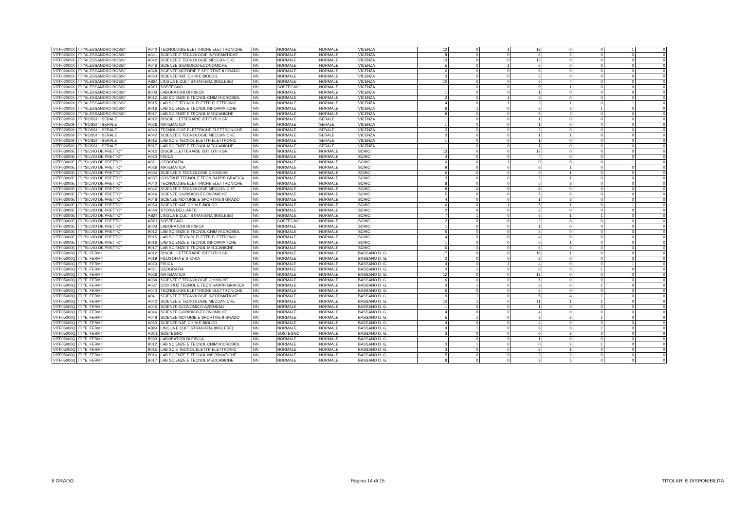| VITF02000X | ITI "ALESSANDRO ROSSI" | A040 | TECNOLOGIE ELETTRICHE ELETTRONICHE | NN | NORMALE | NORMALE | VICENZA | 12 | 0 | 1 | 12 | 0 | 0 | 1 | 0 |
| VITF02000X | ITI "ALESSANDRO ROSSI" | A041 | SCIENZE E TECNOLOGIE INFORMATICHE | NN | NORMALE | NORMALE | VICENZA | 8 | 0 | 0 | 6 | 2 | 0 | 0 | 0 |
| VITF02000X | ITI "ALESSANDRO ROSSI" | A042 | SCIENZE E TECNOLOGIE MECCANICHE | NN | NORMALE | NORMALE | VICENZA | 13 | 0 | 0 | 13 | 0 | 0 | 0 | 0 |
| VITF02000X | ITI "ALESSANDRO ROSSI" | A046 | SCIENZE GIURIDICO-ECONOMICHE | NN | NORMALE | NORMALE | VICENZA | 5 | 0 | 1 | 6 | 0 | 0 | 0 | 0 |
| VITF02000X | ITI "ALESSANDRO ROSSI" | A048 | SCIENZE MOTORIE E SPORTIVE II GRADO | NN | NORMALE | NORMALE | VICENZA | 6 | 0 | 0 | 6 | 0 | 0 | 0 | 0 |
| VITF02000X | ITI "ALESSANDRO ROSSI" | A050 | SCIENZE NAT, CHIM E BIOLOG | NN | NORMALE | NORMALE | VICENZA | 3 | 0 | 0 | 3 | 0 | 0 | 0 | 0 |
| VITF02000X | ITI "ALESSANDRO ROSSI" | AB24 | LINGUA E CULT STRANIERA (INGLESE) | NN | NORMALE | NORMALE | VICENZA | 10 | 0 | 0 | 6 | 4 | 0 | 0 | 0 |
| VITF02000X | ITI "ALESSANDRO ROSSI" | AD01 | SOSTEGNO | HH | SOSTEGNO | NORMALE | VICENZA | 1 | 0 | 0 | 0 | 1 | 0 | 0 | 0 |
| VITF02000X | ITI "ALESSANDRO ROSSI" | B003 | LABORATORI DI FISICA | NN | NORMALE | NORMALE | VICENZA | 1 | 0 | 0 | 1 | 0 | 0 | 0 | 0 |
| VITF02000X | ITI "ALESSANDRO ROSSI" | B012 | LAB SCIENZE E TECNOL CHIM MICROBIOL | NN | NORMALE | NORMALE | VICENZA | 2 | 0 | 1 | 3 | 0 | 0 | 0 | 0 |
| VITF02000X | ITI "ALESSANDRO ROSSI" | B015 | LAB SC E TECNOL ELETTR ELETTRONIC | NN | NORMALE | NORMALE | VICENZA | 4 | 0 | 1 | 3 | 1 | 0 | 1 | 0 |
| VITF02000X | ITI "ALESSANDRO ROSSI" | B016 | LAB SCIENZE E TECNOL INFORMATICHE | NN | NORMALE | NORMALE | VICENZA | 6 | 1 | 0 | 3 | 3 | 1 | 0 | 0 |
| VITF02000X | ITI "ALESSANDRO ROSSI" | B017 | LAB SCIENZE E TECNOL MECCANICHE | NN | NORMALE | NORMALE | VICENZA | 8 | 0 | 0 | 5 | 3 | 0 | 0 | 0 |
| VITF020509 | ITI "ROSSI "- SERALE | A012 | DISCIPL LETTERARIE ISTITUTI II GR | NN | NORMALE | SERALE | VICENZA | 1 | 0 | 0 | 1 | 0 | 0 | 0 | 0 |
| VITF020509 | ITI "ROSSI "- SERALE | A026 | MATEMATICA | NN | NORMALE | SERALE | VICENZA | 1 | 0 | 0 | 1 | 0 | 0 | 0 | 0 |
| VITF020509 | ITI "ROSSI "- SERALE | A040 | TECNOLOGIE ELETTRICHE ELETTRONICHE | NN | NORMALE | SERALE | VICENZA | 2 | 0 | 0 | 2 | 0 | 0 | 0 | 0 |
| VITF020509 | ITI "ROSSI "- SERALE | A042 | SCIENZE E TECNOLOGIE MECCANICHE | NN | NORMALE | SERALE | VICENZA | 2 | 0 | 0 | 1 | 1 | 0 | 0 | 0 |
| VITF020509 | ITI "ROSSI "- SERALE | B015 | LAB SC E TECNOL ELETTR ELETTRONIC | NN | NORMALE | SERALE | VICENZA | 1 | 0 | 0 | 1 | 0 | 0 | 0 | 0 |
| VITF020509 | ITI "ROSSI "- SERALE | B017 | LAB SCIENZE E TECNOL MECCANICHE | NN | NORMALE | SERALE | VICENZA | 1 | 0 | 0 | 1 | 0 | 0 | 0 | 0 |
| VITF03000E | ITI "SILVIO DE PRETTO" | A012 | DISCIPL LETTERARIE ISTITUTI II GR | NN | NORMALE | NORMALE | SCHIO | 13 | 0 | 0 | 13 | 0 | 0 | 0 | 0 |
| VITF03000E | ITI "SILVIO DE PRETTO" | A020 | FISICA | NN | NORMALE | NORMALE | SCHIO | 4 | 0 | 0 | 4 | 0 | 0 | 0 | 0 |
| VITF03000E | ITI "SILVIO DE PRETTO" | A021 | GEOGRAFIA | NN | NORMALE | NORMALE | SCHIO | 0 | 0 | 1 | 0 | 0 | 0 | 1 | 0 |
| VITF03000E | ITI "SILVIO DE PRETTO" | A026 | MATEMATICA | NN | NORMALE | NORMALE | SCHIO | 9 | 0 | 0 | 8 | 1 | 0 | 0 | 0 |
| VITF03000E | ITI "SILVIO DE PRETTO" | A034 | SCIENZE E TECNOLOGIE CHIMICHE | NN | NORMALE | NORMALE | SCHIO | 6 | 0 | 0 | 5 | 1 | 0 | 0 | 0 |
| VITF03000E | ITI "SILVIO DE PRETTO" | A037 | COSTRUZ TECNOL E TECN RAPPR GRAFICA | NN | NORMALE | NORMALE | SCHIO | 3 | 0 | 0 | 2 | 1 | 0 | 0 | 0 |
| VITF03000E | ITI "SILVIO DE PRETTO" | A040 | TECNOLOGIE ELETTRICHE ELETTRONICHE | NN | NORMALE | NORMALE | SCHIO | 8 | 0 | 0 | 5 | 3 | 0 | 0 | 0 |
| VITF03000E | ITI "SILVIO DE PRETTO" | A042 | SCIENZE E TECNOLOGIE MECCANICHE | NN | NORMALE | NORMALE | SCHIO | 8 | 0 | 0 | 8 | 0 | 0 | 0 | 0 |
| VITF03000E | ITI "SILVIO DE PRETTO" | A046 | SCIENZE GIURIDICO-ECONOMICHE | NN | NORMALE | NORMALE | SCHIO | 5 | 0 | 0 | 5 | 0 | 0 | 0 | 0 |
| VITF03000E | ITI "SILVIO DE PRETTO" | A048 | SCIENZE MOTORIE E SPORTIVE II GRADO | NN | NORMALE | NORMALE | SCHIO | 4 | 0 | 0 | 1 | 3 | 0 | 0 | 0 |
| VITF03000E | ITI "SILVIO DE PRETTO" | A050 | SCIENZE NAT, CHIM E BIOLOG | NN | NORMALE | NORMALE | SCHIO | 6 | 0 | 1 | 5 | 1 | 0 | 1 | 0 |
| VITF03000E | ITI "SILVIO DE PRETTO" | A054 | STORIA DELL'ARTE | NN | NORMALE | NORMALE | SCHIO | 2 | 0 | 0 | 2 | 0 | 0 | 0 | 0 |
| VITF03000E | ITI "SILVIO DE PRETTO" | AB24 | LINGUA E CULT STRANIERA (INGLESE) | NN | NORMALE | NORMALE | SCHIO | 7 | 1 | 0 | 6 | 1 | 1 | 0 | 0 |
| VITF03000E | ITI "SILVIO DE PRETTO" | AD01 | SOSTEGNO | HH | SOSTEGNO | NORMALE | SCHIO | 2 | 0 | 0 | 2 | 0 | 0 | 0 | 0 |
| VITF03000E | ITI "SILVIO DE PRETTO" | B003 | LABORATORI DI FISICA | NN | NORMALE | NORMALE | SCHIO | 1 | 0 | 0 | 1 | 0 | 0 | 0 | 0 |
| VITF03000E | ITI "SILVIO DE PRETTO" | B012 | LAB SCIENZE E TECNOL CHIM MICROBIOL | NN | NORMALE | NORMALE | SCHIO | 5 | 0 | 0 | 5 | 0 | 0 | 0 | 0 |
| VITF03000E | ITI "SILVIO DE PRETTO" | B015 | LAB SC E TECNOL ELETTR ELETTRONIC | NN | NORMALE | NORMALE | SCHIO | 4 | 0 | 0 | 4 | 0 | 0 | 0 | 0 |
| VITF03000E | ITI "SILVIO DE PRETTO" | B016 | LAB SCIENZE E TECNOL INFORMATICHE | NN | NORMALE | NORMALE | SCHIO | 1 | 0 | 0 | 0 | 1 | 0 | 0 | 0 |
| VITF03000E | ITI "SILVIO DE PRETTO" | B017 | LAB SCIENZE E TECNOL MECCANICHE | NN | NORMALE | NORMALE | SCHIO | 6 | 0 | 0 | 6 | 0 | 0 | 0 | 0 |
| VITF05000Q | ITI "E. FERMI" | A012 | DISCIPL LETTERARIE ISTITUTI II GR | NN | NORMALE | NORMALE | BASSANO D. G. | 17 | 0 | 0 | 16 | 1 | 0 | 0 | 0 |
| VITF05000Q | ITI "E. FERMI" | A019 | FILOSOFIA E STORIA | NN | NORMALE | NORMALE | BASSANO D. G. | 2 | 0 | 0 | 2 | 0 | 0 | 0 | 0 |
| VITF05000Q | ITI "E. FERMI" | A020 | FISICA | NN | NORMALE | NORMALE | BASSANO D. G. | 4 | 0 | 1 | 4 | 0 | 0 | 1 | 0 |
| VITF05000Q | ITI "E. FERMI" | A021 | GEOGRAFIA | NN | NORMALE | NORMALE | BASSANO D. G. | 0 | 1 | 0 | 0 | 0 | 1 | 0 | 0 |
| VITF05000Q | ITI "E. FERMI" | A026 | MATEMATICA | NN | NORMALE | NORMALE | BASSANO D. G. | 12 | 0 | 0 | 12 | 0 | 0 | 0 | 0 |
| VITF05000Q | ITI "E. FERMI" | A034 | SCIENZE E TECNOLOGIE CHIMICHE | NN | NORMALE | NORMALE | BASSANO D. G. | 6 | 0 | 0 | 6 | 0 | 0 | 0 | 0 |
| VITF05000Q | ITI "E. FERMI" | A037 | COSTRUZ TECNOL E TECN RAPPR GRAFICA | NN | NORMALE | NORMALE | BASSANO D. G. | 3 | 1 | 0 | 3 | 0 | 1 | 0 | 0 |
| VITF05000Q | ITI "E. FERMI" | A040 | TECNOLOGIE ELETTRICHE ELETTRONICHE | NN | NORMALE | NORMALE | BASSANO D. G. | 6 | 0 | 0 | 6 | 0 | 0 | 0 | 0 |
| VITF05000Q | ITI "E. FERMI" | A041 | SCIENZE E TECNOLOGIE INFORMATICHE | NN | NORMALE | NORMALE | BASSANO D. G. | 9 | 1 | 0 | 5 | 4 | 1 | 0 | 0 |
| VITF05000Q | ITI "E. FERMI" | A042 | SCIENZE E TECNOLOGIE MECCANICHE | NN | NORMALE | NORMALE | BASSANO D. G. | 12 | 1 | 0 | 11 | 1 | 1 | 0 | 0 |
| VITF05000Q | ITI "E. FERMI" | A045 | SCIENZE ECONOMICO-AZIENDALI | NN | NORMALE | NORMALE | BASSANO D. G. | 1 | 0 | 0 | 1 | 0 | 0 | 0 | 0 |
| VITF05000Q | ITI "E. FERMI" | A046 | SCIENZE GIURIDICO-ECONOMICHE | NN | NORMALE | NORMALE | BASSANO D. G. | 4 | 0 | 0 | 4 | 0 | 0 | 0 | 0 |
| VITF05000Q | ITI "E. FERMI" | A048 | SCIENZE MOTORIE E SPORTIVE II GRADO | NN | NORMALE | NORMALE | BASSANO D. G. | 5 | 1 | 0 | 3 | 2 | 1 | 0 | 0 |
| VITF05000Q | ITI "E. FERMI" | A050 | SCIENZE NAT, CHIM E BIOLOG | NN | NORMALE | NORMALE | BASSANO D. G. | 4 | 0 | 0 | 4 | 0 | 0 | 0 | 0 |
| VITF05000Q | ITI "E. FERMI" | AB24 | LINGUA E CULT STRANIERA (INGLESE) | NN | NORMALE | NORMALE | BASSANO D. G. | 9 | 1 | 0 | 9 | 0 | 1 | 0 | 0 |
| VITF05000Q | ITI "E. FERMI" | AD01 | SOSTEGNO | HH | SOSTEGNO | NORMALE | BASSANO D. G. | 3 | 0 | 0 | 0 | 3 | 0 | 0 | 0 |
| VITF05000Q | ITI "E. FERMI" | B003 | LABORATORI DI FISICA | NN | NORMALE | NORMALE | BASSANO D. G. | 1 | 0 | 0 | 1 | 0 | 0 | 0 | 0 |
| VITF05000Q | ITI "E. FERMI" | B012 | LAB SCIENZE E TECNOL CHIM MICROBIOL | NN | NORMALE | NORMALE | BASSANO D. G. | 3 | 1 | 0 | 0 | 3 | 1 | 0 | 0 |
| VITF05000Q | ITI "E. FERMI" | B015 | LAB SC E TECNOL ELETTR ELETTRONIC | NN | NORMALE | NORMALE | BASSANO D. G. | 3 | 0 | 0 | 2 | 1 | 0 | 0 | 0 |
| VITF05000Q | ITI "E. FERMI" | B016 | LAB SCIENZE E TECNOL INFORMATICHE | NN | NORMALE | NORMALE | BASSANO D. G. | 5 | 0 | 0 | 3 | 2 | 0 | 0 | 0 |
| VITF05000Q | ITI "E. FERMI" | B017 | LAB SCIENZE E TECNOL MECCANICHE | NN | NORMALE | NORMALE | BASSANO D. G. | 8 | 0 | 0 | 3 | 5 | 0 | 0 | 0 |
II GRADO Pagina 14 di 15 TITOLARI E DISPONIBILITA